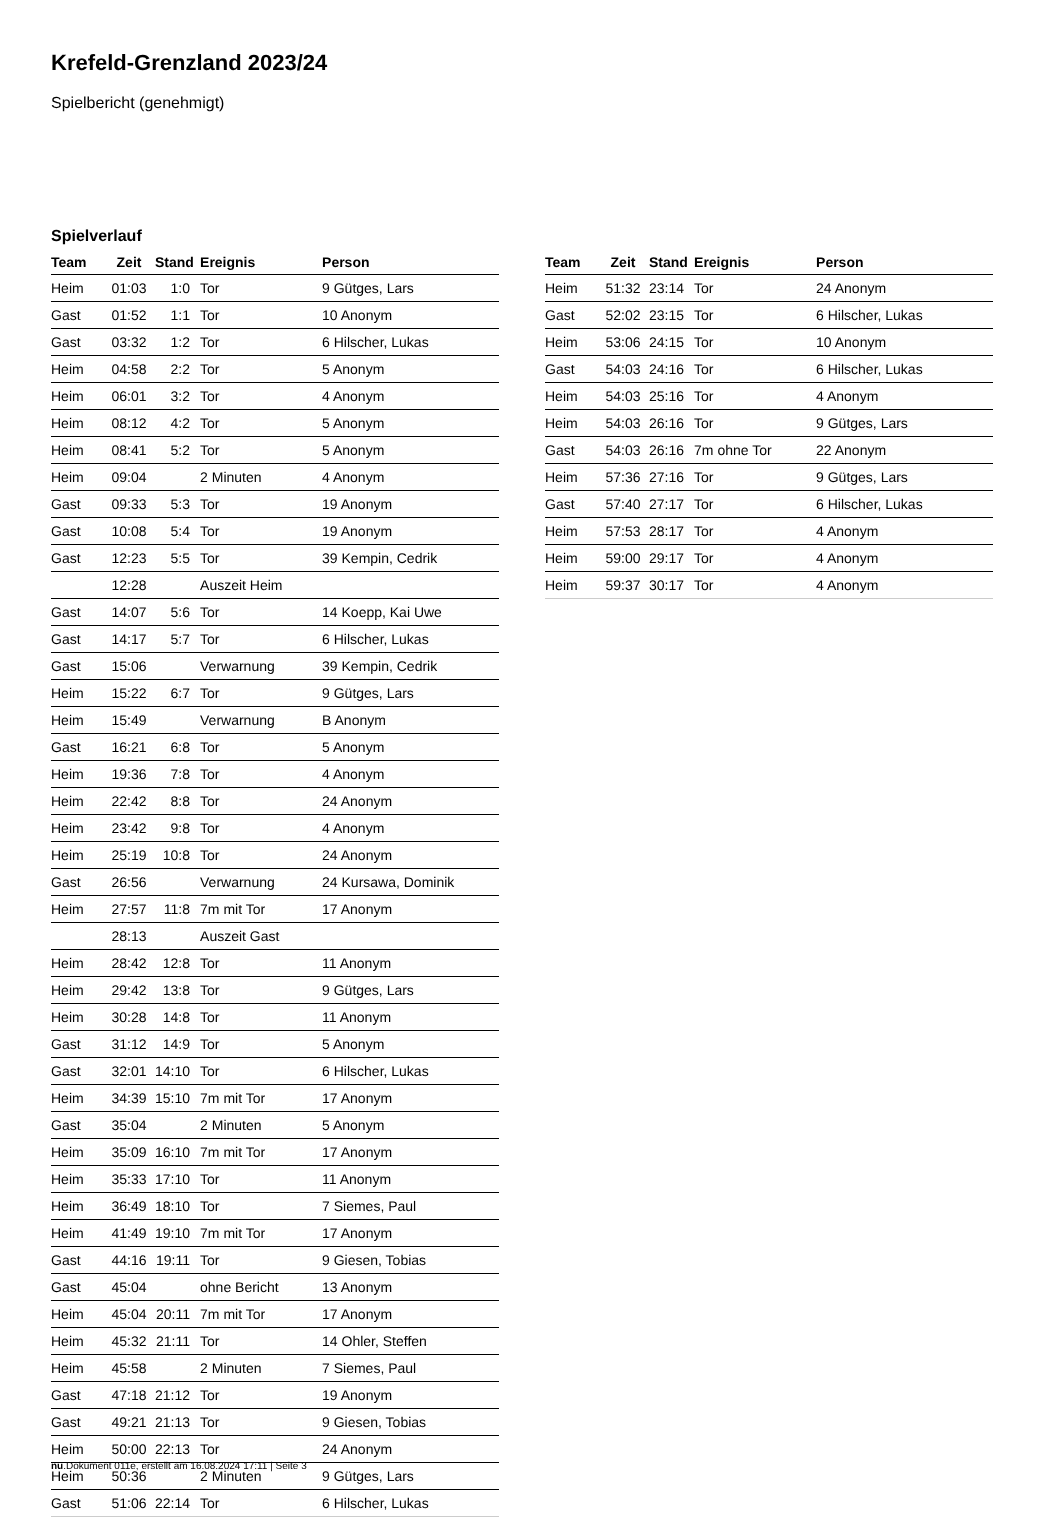Krefeld-Grenzland 2023/24
Spielbericht (genehmigt)
Spielverlauf
| Team | Zeit | Stand | Ereignis | Person |
| --- | --- | --- | --- | --- |
| Heim | 01:03 | 1:0 | Tor | 9 Gütges, Lars |
| Gast | 01:52 | 1:1 | Tor | 10 Anonym |
| Gast | 03:32 | 1:2 | Tor | 6 Hilscher, Lukas |
| Heim | 04:58 | 2:2 | Tor | 5 Anonym |
| Heim | 06:01 | 3:2 | Tor | 4 Anonym |
| Heim | 08:12 | 4:2 | Tor | 5 Anonym |
| Heim | 08:41 | 5:2 | Tor | 5 Anonym |
| Heim | 09:04 | | 2 Minuten | 4 Anonym |
| Gast | 09:33 | 5:3 | Tor | 19 Anonym |
| Gast | 10:08 | 5:4 | Tor | 19 Anonym |
| Gast | 12:23 | 5:5 | Tor | 39 Kempin, Cedrik |
| | 12:28 | | Auszeit Heim | |
| Gast | 14:07 | 5:6 | Tor | 14 Koepp, Kai Uwe |
| Gast | 14:17 | 5:7 | Tor | 6 Hilscher, Lukas |
| Gast | 15:06 | | Verwarnung | 39 Kempin, Cedrik |
| Heim | 15:22 | 6:7 | Tor | 9 Gütges, Lars |
| Heim | 15:49 | | Verwarnung | B Anonym |
| Gast | 16:21 | 6:8 | Tor | 5 Anonym |
| Heim | 19:36 | 7:8 | Tor | 4 Anonym |
| Heim | 22:42 | 8:8 | Tor | 24 Anonym |
| Heim | 23:42 | 9:8 | Tor | 4 Anonym |
| Heim | 25:19 | 10:8 | Tor | 24 Anonym |
| Gast | 26:56 | | Verwarnung | 24 Kursawa, Dominik |
| Heim | 27:57 | 11:8 | 7m mit Tor | 17 Anonym |
| | 28:13 | | Auszeit Gast | |
| Heim | 28:42 | 12:8 | Tor | 11 Anonym |
| Heim | 29:42 | 13:8 | Tor | 9 Gütges, Lars |
| Heim | 30:28 | 14:8 | Tor | 11 Anonym |
| Gast | 31:12 | 14:9 | Tor | 5 Anonym |
| Gast | 32:01 | 14:10 | Tor | 6 Hilscher, Lukas |
| Heim | 34:39 | 15:10 | 7m mit Tor | 17 Anonym |
| Gast | 35:04 | | 2 Minuten | 5 Anonym |
| Heim | 35:09 | 16:10 | 7m mit Tor | 17 Anonym |
| Heim | 35:33 | 17:10 | Tor | 11 Anonym |
| Heim | 36:49 | 18:10 | Tor | 7 Siemes, Paul |
| Heim | 41:49 | 19:10 | 7m mit Tor | 17 Anonym |
| Gast | 44:16 | 19:11 | Tor | 9 Giesen, Tobias |
| Gast | 45:04 | | ohne Bericht | 13 Anonym |
| Heim | 45:04 | 20:11 | 7m mit Tor | 17 Anonym |
| Heim | 45:32 | 21:11 | Tor | 14 Ohler, Steffen |
| Heim | 45:58 | | 2 Minuten | 7 Siemes, Paul |
| Gast | 47:18 | 21:12 | Tor | 19 Anonym |
| Gast | 49:21 | 21:13 | Tor | 9 Giesen, Tobias |
| Heim | 50:00 | 22:13 | Tor | 24 Anonym |
| Heim | 50:36 | | 2 Minuten | 9 Gütges, Lars |
| Gast | 51:06 | 22:14 | Tor | 6 Hilscher, Lukas |
| Team | Zeit | Stand | Ereignis | Person |
| --- | --- | --- | --- | --- |
| Heim | 51:32 | 23:14 | Tor | 24 Anonym |
| Gast | 52:02 | 23:15 | Tor | 6 Hilscher, Lukas |
| Heim | 53:06 | 24:15 | Tor | 10 Anonym |
| Gast | 54:03 | 24:16 | Tor | 6 Hilscher, Lukas |
| Heim | 54:03 | 25:16 | Tor | 4 Anonym |
| Heim | 54:03 | 26:16 | Tor | 9 Gütges, Lars |
| Gast | 54:03 | 26:16 | 7m ohne Tor | 22 Anonym |
| Heim | 57:36 | 27:16 | Tor | 9 Gütges, Lars |
| Gast | 57:40 | 27:17 | Tor | 6 Hilscher, Lukas |
| Heim | 57:53 | 28:17 | Tor | 4 Anonym |
| Heim | 59:00 | 29:17 | Tor | 4 Anonym |
| Heim | 59:37 | 30:17 | Tor | 4 Anonym |
nu.Dokument 011e, erstellt am 16.08.2024 17:11 | Seite 3